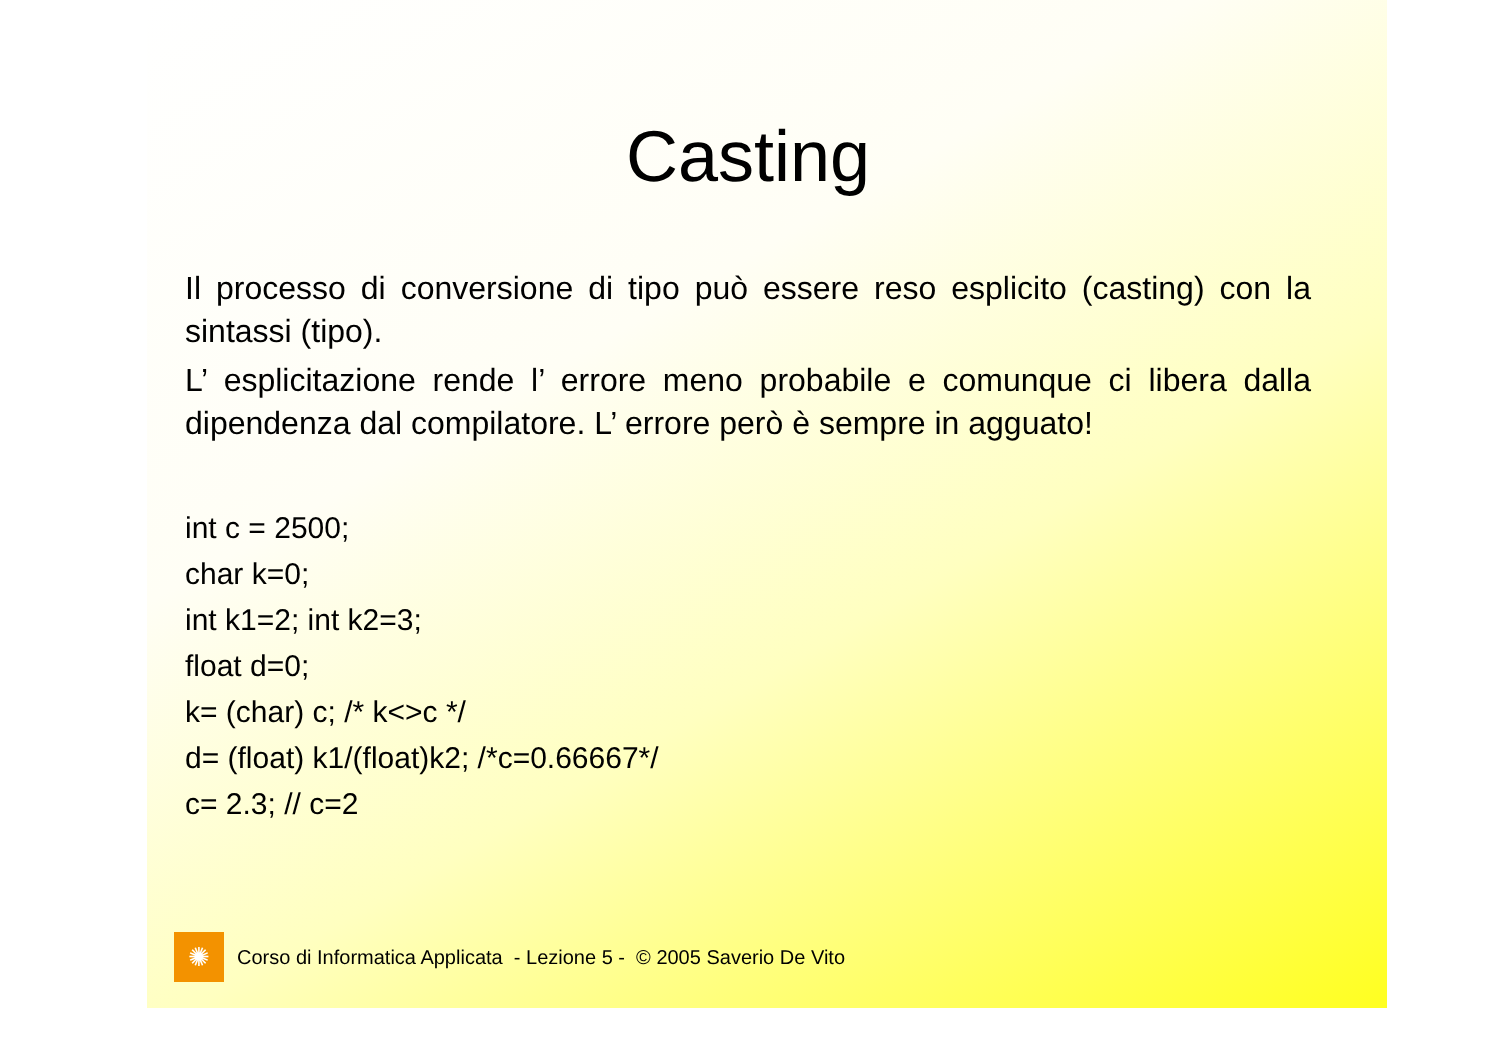Casting
Il processo di conversione di tipo può essere reso esplicito (casting) con la sintassi (tipo).
L’ esplicitazione rende l’ errore meno probabile e comunque ci libera dalla dipendenza dal compilatore. L’ errore però è sempre in agguato!
int c = 2500;
char k=0;
int k1=2; int k2=3;
float d=0;
k= (char) c; /* k<>c */
d= (float) k1/(float)k2; /*c=0.66667*/
c= 2.3; // c=2
✺
Corso di Informatica Applicata - Lezione 5 - © 2005 Saverio De Vito